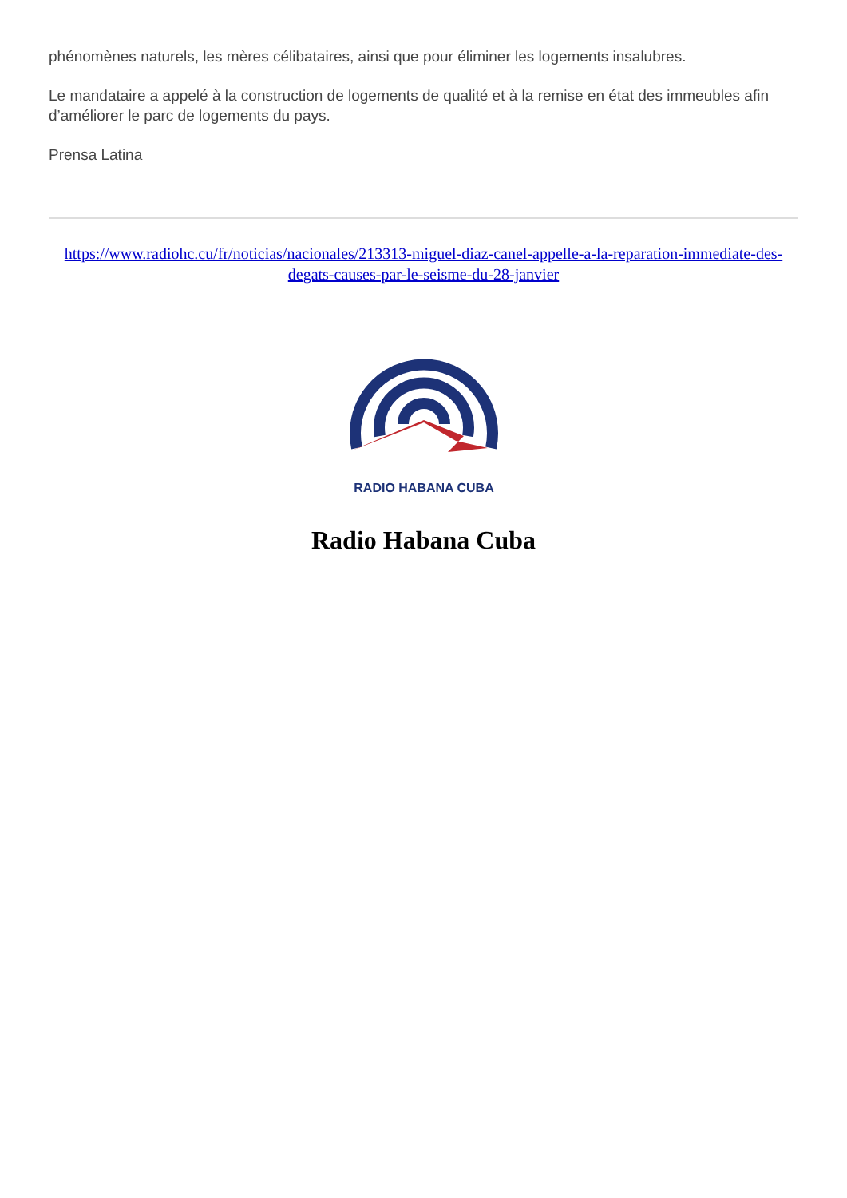phénomènes naturels, les mères célibataires, ainsi que pour éliminer les logements insalubres.
Le mandataire a appelé à la construction de logements de qualité et à la remise en état des immeubles afin d’améliorer le parc de logements du pays.
Prensa Latina
https://www.radiohc.cu/fr/noticias/nacionales/213313-miguel-diaz-canel-appelle-a-la-reparation-immediate-des-degats-causes-par-le-seisme-du-28-janvier
RADIO HABANA CUBA
Radio Habana Cuba